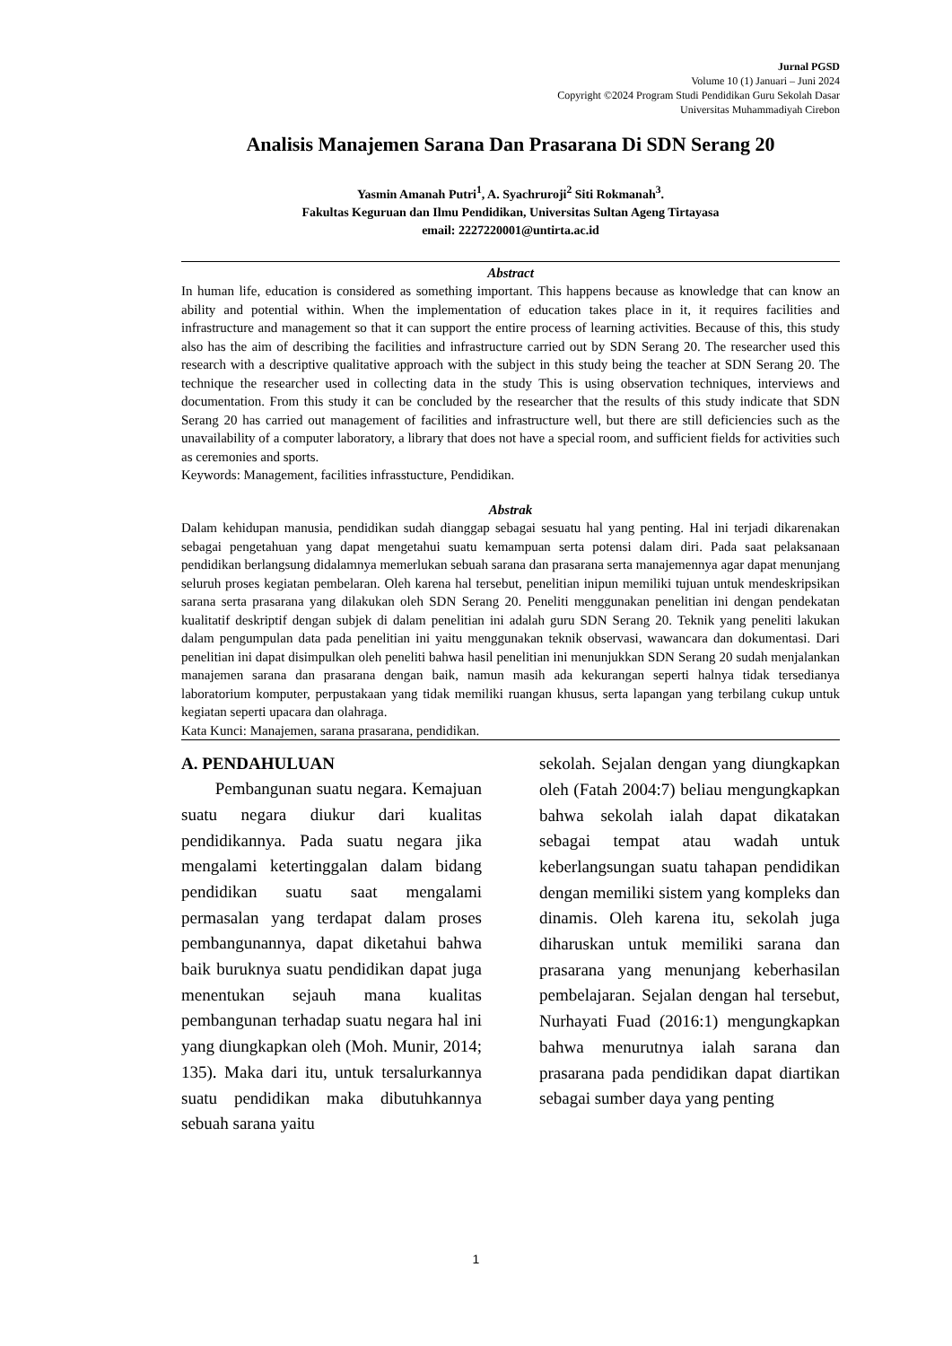Jurnal PGSD
Volume 10 (1) Januari – Juni 2024
Copyright ©2024 Program Studi Pendidikan Guru Sekolah Dasar
Universitas Muhammadiyah Cirebon
Analisis Manajemen Sarana Dan Prasarana Di SDN Serang 20
Yasmin Amanah Putri<sup>1</sup>, A. Syachruroji<sup>2</sup> Siti Rokmanah<sup>3</sup>.
Fakultas Keguruan dan Ilmu Pendidikan, Universitas Sultan Ageng Tirtayasa
email: 2227220001@untirta.ac.id
Abstract
In human life, education is considered as something important. This happens because as knowledge that can know an ability and potential within. When the implementation of education takes place in it, it requires facilities and infrastructure and management so that it can support the entire process of learning activities. Because of this, this study also has the aim of describing the facilities and infrastructure carried out by SDN Serang 20. The researcher used this research with a descriptive qualitative approach with the subject in this study being the teacher at SDN Serang 20. The technique the researcher used in collecting data in the study This is using observation techniques, interviews and documentation. From this study it can be concluded by the researcher that the results of this study indicate that SDN Serang 20 has carried out management of facilities and infrastructure well, but there are still deficiencies such as the unavailability of a computer laboratory, a library that does not have a special room, and sufficient fields for activities such as ceremonies and sports.
Keywords: Management, facilities infrasstucture, Pendidikan.
Abstrak
Dalam kehidupan manusia, pendidikan sudah dianggap sebagai sesuatu hal yang penting. Hal ini terjadi dikarenakan sebagai pengetahuan yang dapat mengetahui suatu kemampuan serta potensi dalam diri. Pada saat pelaksanaan pendidikan berlangsung didalamnya memerlukan sebuah sarana dan prasarana serta manajemennya agar dapat menunjang seluruh proses kegiatan pembelaran. Oleh karena hal tersebut, penelitian inipun memiliki tujuan untuk mendeskripsikan sarana serta prasarana yang dilakukan oleh SDN Serang 20. Peneliti menggunakan penelitian ini dengan pendekatan kualitatif deskriptif dengan subjek di dalam penelitian ini adalah guru SDN Serang 20. Teknik yang peneliti lakukan dalam pengumpulan data pada penelitian ini yaitu menggunakan teknik observasi, wawancara dan dokumentasi. Dari penelitian ini dapat disimpulkan oleh peneliti bahwa hasil penelitian ini menunjukkan SDN Serang 20 sudah menjalankan manajemen sarana dan prasarana dengan baik, namun masih ada kekurangan seperti halnya tidak tersedianya laboratorium komputer, perpustakaan yang tidak memiliki ruangan khusus, serta lapangan yang terbilang cukup untuk kegiatan seperti upacara dan olahraga.
Kata Kunci: Manajemen, sarana prasarana, pendidikan.
A. PENDAHULUAN
Pembangunan suatu negara. Kemajuan suatu negara diukur dari kualitas pendidikannya. Pada suatu negara jika mengalami ketertinggalan dalam bidang pendidikan suatu saat mengalami permasalan yang terdapat dalam proses pembangunannya, dapat diketahui bahwa baik buruknya suatu pendidikan dapat juga menentukan sejauh mana kualitas pembangunan terhadap suatu negara hal ini yang diungkapkan oleh (Moh. Munir, 2014; 135). Maka dari itu, untuk tersalurkannya suatu pendidikan maka dibutuhkannya sebuah sarana yaitu
sekolah. Sejalan dengan yang diungkapkan oleh (Fatah 2004:7) beliau mengungkapkan bahwa sekolah ialah dapat dikatakan sebagai tempat atau wadah untuk keberlangsungan suatu tahapan pendidikan dengan memiliki sistem yang kompleks dan dinamis. Oleh karena itu, sekolah juga diharuskan untuk memiliki sarana dan prasarana yang menunjang keberhasilan pembelajaran. Sejalan dengan hal tersebut, Nurhayati Fuad (2016:1) mengungkapkan bahwa menurutnya ialah sarana dan prasarana pada pendidikan dapat diartikan sebagai sumber daya yang penting
1